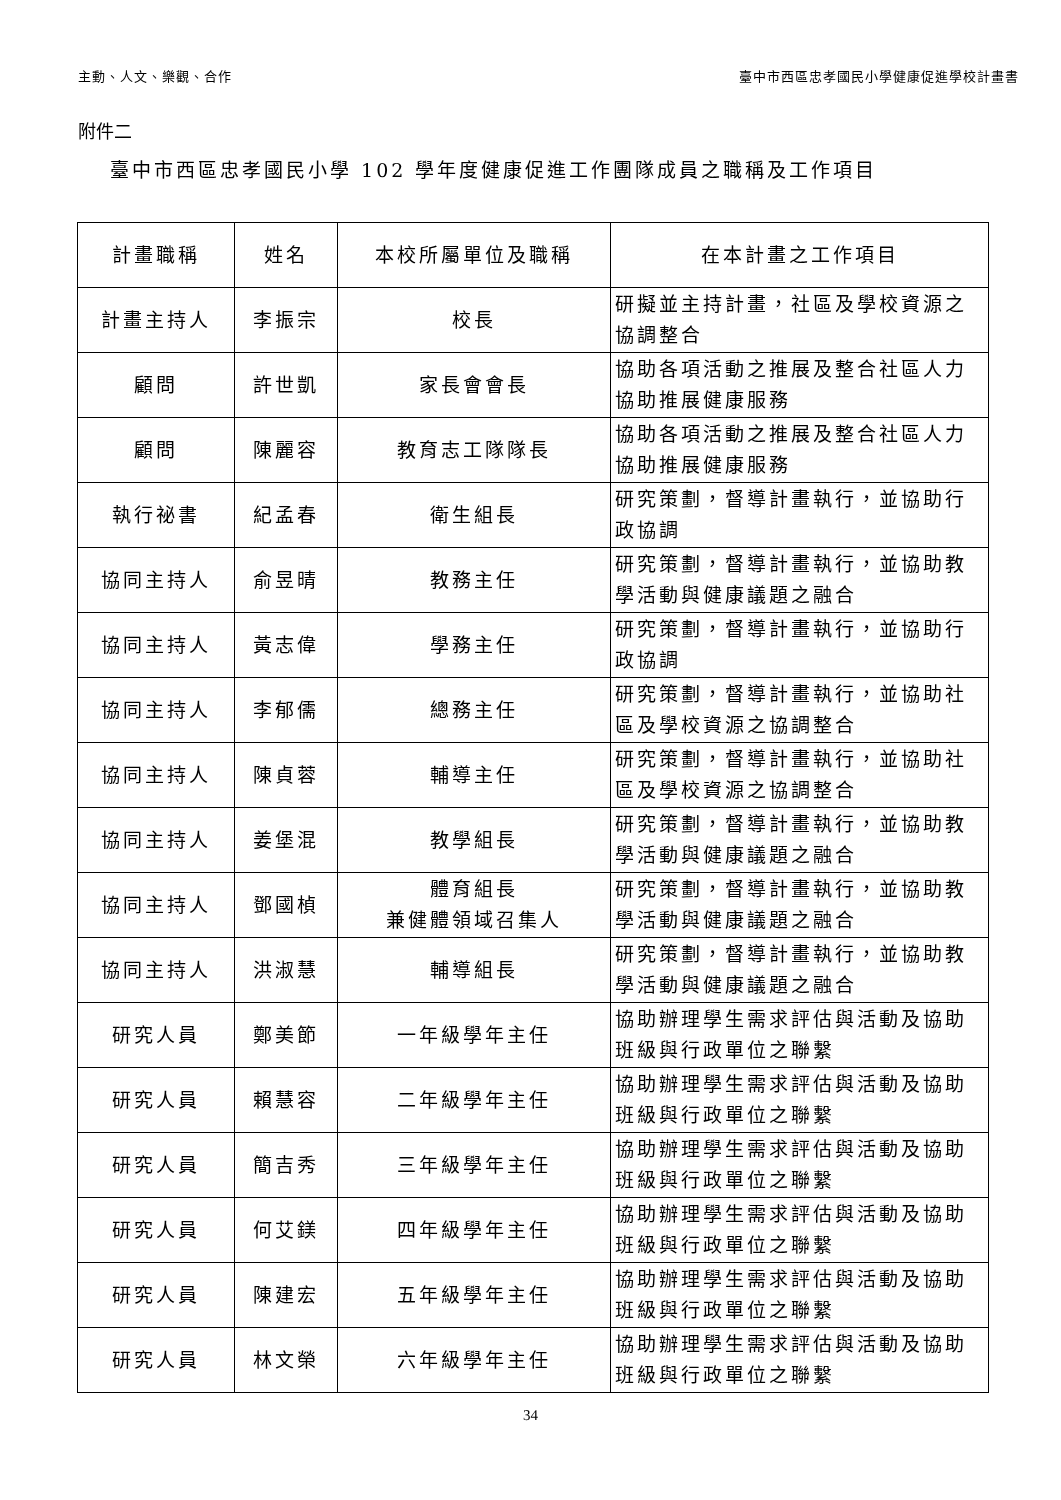主動、人文、樂觀、合作 臺中市西區忠孝國民小學健康促進學校計畫書
附件二
臺中市西區忠孝國民小學 102 學年度健康促進工作團隊成員之職稱及工作項目
| 計畫職稱 | 姓名 | 本校所屬單位及職稱 | 在本計畫之工作項目 |
| --- | --- | --- | --- |
| 計畫主持人 | 李振宗 | 校長 | 研擬並主持計畫，社區及學校資源之協調整合 |
| 顧問 | 許世凱 | 家長會會長 | 協助各項活動之推展及整合社區人力協助推展健康服務 |
| 顧問 | 陳麗容 | 教育志工隊隊長 | 協助各項活動之推展及整合社區人力協助推展健康服務 |
| 執行祕書 | 紀孟春 | 衛生組長 | 研究策劃，督導計畫執行，並協助行政協調 |
| 協同主持人 | 俞昱晴 | 教務主任 | 研究策劃，督導計畫執行，並協助教學活動與健康議題之融合 |
| 協同主持人 | 黃志偉 | 學務主任 | 研究策劃，督導計畫執行，並協助行政協調 |
| 協同主持人 | 李郁儒 | 總務主任 | 研究策劃，督導計畫執行，並協助社區及學校資源之協調整合 |
| 協同主持人 | 陳貞蓉 | 輔導主任 | 研究策劃，督導計畫執行，並協助社區及學校資源之協調整合 |
| 協同主持人 | 姜堡混 | 教學組長 | 研究策劃，督導計畫執行，並協助教學活動與健康議題之融合 |
| 協同主持人 | 鄧國楨 | 體育組長 兼健體領域召集人 | 研究策劃，督導計畫執行，並協助教學活動與健康議題之融合 |
| 協同主持人 | 洪淑慧 | 輔導組長 | 研究策劃，督導計畫執行，並協助教學活動與健康議題之融合 |
| 研究人員 | 鄭美節 | 一年級學年主任 | 協助辦理學生需求評估與活動及協助班級與行政單位之聯繫 |
| 研究人員 | 賴慧容 | 二年級學年主任 | 協助辦理學生需求評估與活動及協助班級與行政單位之聯繫 |
| 研究人員 | 簡吉秀 | 三年級學年主任 | 協助辦理學生需求評估與活動及協助班級與行政單位之聯繫 |
| 研究人員 | 何艾鎂 | 四年級學年主任 | 協助辦理學生需求評估與活動及協助班級與行政單位之聯繫 |
| 研究人員 | 陳建宏 | 五年級學年主任 | 協助辦理學生需求評估與活動及協助班級與行政單位之聯繫 |
| 研究人員 | 林文榮 | 六年級學年主任 | 協助辦理學生需求評估與活動及協助班級與行政單位之聯繫 |
34